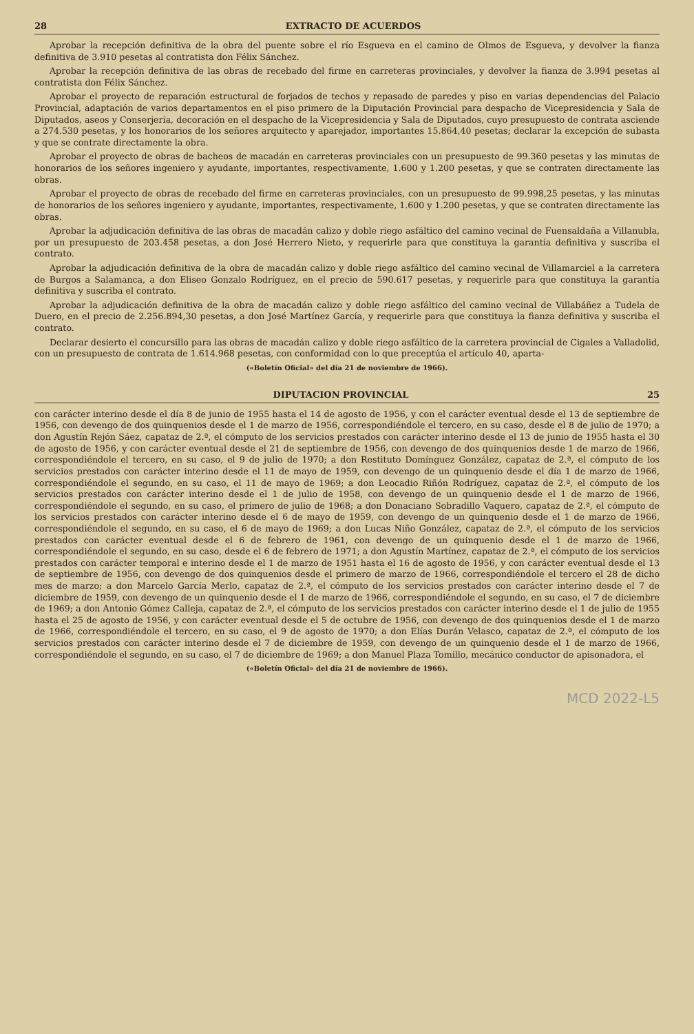28 EXTRACTO DE ACUERDOS
Aprobar la recepción definitiva de la obra del puente sobre el río Esgueva en el camino de Olmos de Esgueva, y devolver la fianza definitiva de 3.910 pesetas al contratista don Félix Sánchez.
Aprobar la recepción definitiva de las obras de recebado del firme en carreteras provinciales, y devolver la fianza de 3.994 pesetas al contratista don Félix Sánchez.
Aprobar el proyecto de reparación estructural de forjados de techos y repasado de paredes y piso en varias dependencias del Palacio Provincial, adaptación de varios departamentos en el piso primero de la Diputación Provincial para despacho de Vicepresidencia y Sala de Diputados, aseos y Conserjería, decoración en el despacho de la Vicepresidencia y Sala de Diputados, cuyo presupuesto de contrata asciende a 274.530 pesetas, y los honorarios de los señores arquitecto y aparejador, importantes 15.864,40 pesetas; declarar la excepción de subasta y que se contrate directamente la obra.
Aprobar el proyecto de obras de bacheos de macadán en carreteras provinciales con un presupuesto de 99.360 pesetas y las minutas de honorarios de los señores ingeniero y ayudante, importantes, respectivamente, 1.600 y 1.200 pesetas, y que se contraten directamente las obras.
Aprobar el proyecto de obras de recebado del firme en carreteras provinciales, con un presupuesto de 99.998,25 pesetas, y las minutas de honorarios de los señores ingeniero y ayudante, importantes, respectivamente, 1.600 y 1.200 pesetas, y que se contraten directamente las obras.
Aprobar la adjudicación definitiva de las obras de macadán calizo y doble riego asfáltico del camino vecinal de Fuensaldaña a Villanubla, por un presupuesto de 203.458 pesetas, a don José Herrero Nieto, y requerirle para que constituya la garantía definitiva y suscriba el contrato.
Aprobar la adjudicación definitiva de la obra de macadán calizo y doble riego asfáltico del camino vecinal de Villamarciel a la carretera de Burgos a Salamanca, a don Eliseo Gonzalo Rodríguez, en el precio de 590.617 pesetas, y requerirle para que constituya la garantía definitiva y suscriba el contrato.
Aprobar la adjudicación definitiva de la obra de macadán calizo y doble riego asfáltico del camino vecinal de Villabáñez a Tudela de Duero, en el precio de 2.256.894,30 pesetas, a don José Martínez García, y requerirle para que constituya la fianza definitiva y suscriba el contrato.
Declarar desierto el concursillo para las obras de macadán calizo y doble riego asfáltico de la carretera provincial de Cigales a Valladolid, con un presupuesto de contrata de 1.614.968 pesetas, con conformidad con lo que preceptúa el artículo 40, aparta-
(«Boletín Oficial» del día 21 de noviembre de 1966).
DIPUTACION PROVINCIAL 25
con carácter interino desde el día 8 de junio de 1955 hasta el 14 de agosto de 1956, y con el carácter eventual desde el 13 de septiembre de 1956, con devengo de dos quinquenios desde el 1 de marzo de 1956, correspondiéndole el tercero, en su caso, desde el 8 de julio de 1970; a don Agustín Rejón Sáez, capataz de 2.ª, el cómputo de los servicios prestados con carácter interino desde el 13 de junio de 1955 hasta el 30 de agosto de 1956, y con carácter eventual desde el 21 de septiembre de 1956, con devengo de dos quinquenios desde 1 de marzo de 1966, correspondiéndole el tercero, en su caso, el 9 de julio de 1970; a don Restituto Domínguez González, capataz de 2.ª, el cómputo de los servicios prestados con carácter interino desde el 11 de mayo de 1959, con devengo de un quinquenio desde el día 1 de marzo de 1966, correspondiéndole el segundo, en su caso, el 11 de mayo de 1969; a don Leocadio Riñón Rodríguez, capataz de 2.ª, el cómputo de los servicios prestados con carácter interino desde el 1 de julio de 1958, con devengo de un quinquenio desde el 1 de marzo de 1966, correspondiéndole el segundo, en su caso, el primero de julio de 1968; a don Donaciano Sobradillo Vaquero, capataz de 2.ª, el cómputo de los servicios prestados con carácter interino desde el 6 de mayo de 1959, con devengo de un quinquenio desde el 1 de marzo de 1966, correspondiéndole el segundo, en su caso, el 6 de mayo de 1969; a don Lucas Niño González, capataz de 2.ª, el cómputo de los servicios prestados con carácter eventual desde el 6 de febrero de 1961, con devengo de un quinquenio desde el 1 de marzo de 1966, correspondiéndole el segundo, en su caso, desde el 6 de febrero de 1971; a don Agustín Martínez, capataz de 2.ª, el cómputo de los servicios prestados con carácter temporal e interino desde el 1 de marzo de 1951 hasta el 16 de agosto de 1956, y con carácter eventual desde el 13 de septiembre de 1956, con devengo de dos quinquenios desde el primero de marzo de 1966, correspondiéndole el tercero el 28 de dicho mes de marzo; a don Marcelo García Merlo, capataz de 2.ª, el cómputo de los servicios prestados con carácter interino desde el 7 de diciembre de 1959, con devengo de un quinquenio desde el 1 de marzo de 1966, correspondiéndole el segundo, en su caso, el 7 de diciembre de 1969; a don Antonio Gómez Calleja, capataz de 2.ª, el cómputo de los servicios prestados con carácter interino desde el 1 de julio de 1955 hasta el 25 de agosto de 1956, y con carácter eventual desde el 5 de octubre de 1956, con devengo de dos quinquenios desde el 1 de marzo de 1966, correspondiéndole el tercero, en su caso, el 9 de agosto de 1970; a don Elías Durán Velasco, capataz de 2.ª, el cómputo de los servicios prestados con carácter interino desde el 7 de diciembre de 1959, con devengo de un quinquenio desde el 1 de marzo de 1966, correspondiéndole el segundo, en su caso, el 7 de diciembre de 1969; a don Manuel Plaza Tomillo, mecánico conductor de apisonadora, el
(«Boletín Oficial» del día 21 de noviembre de 1966).
MCD 2022-L5